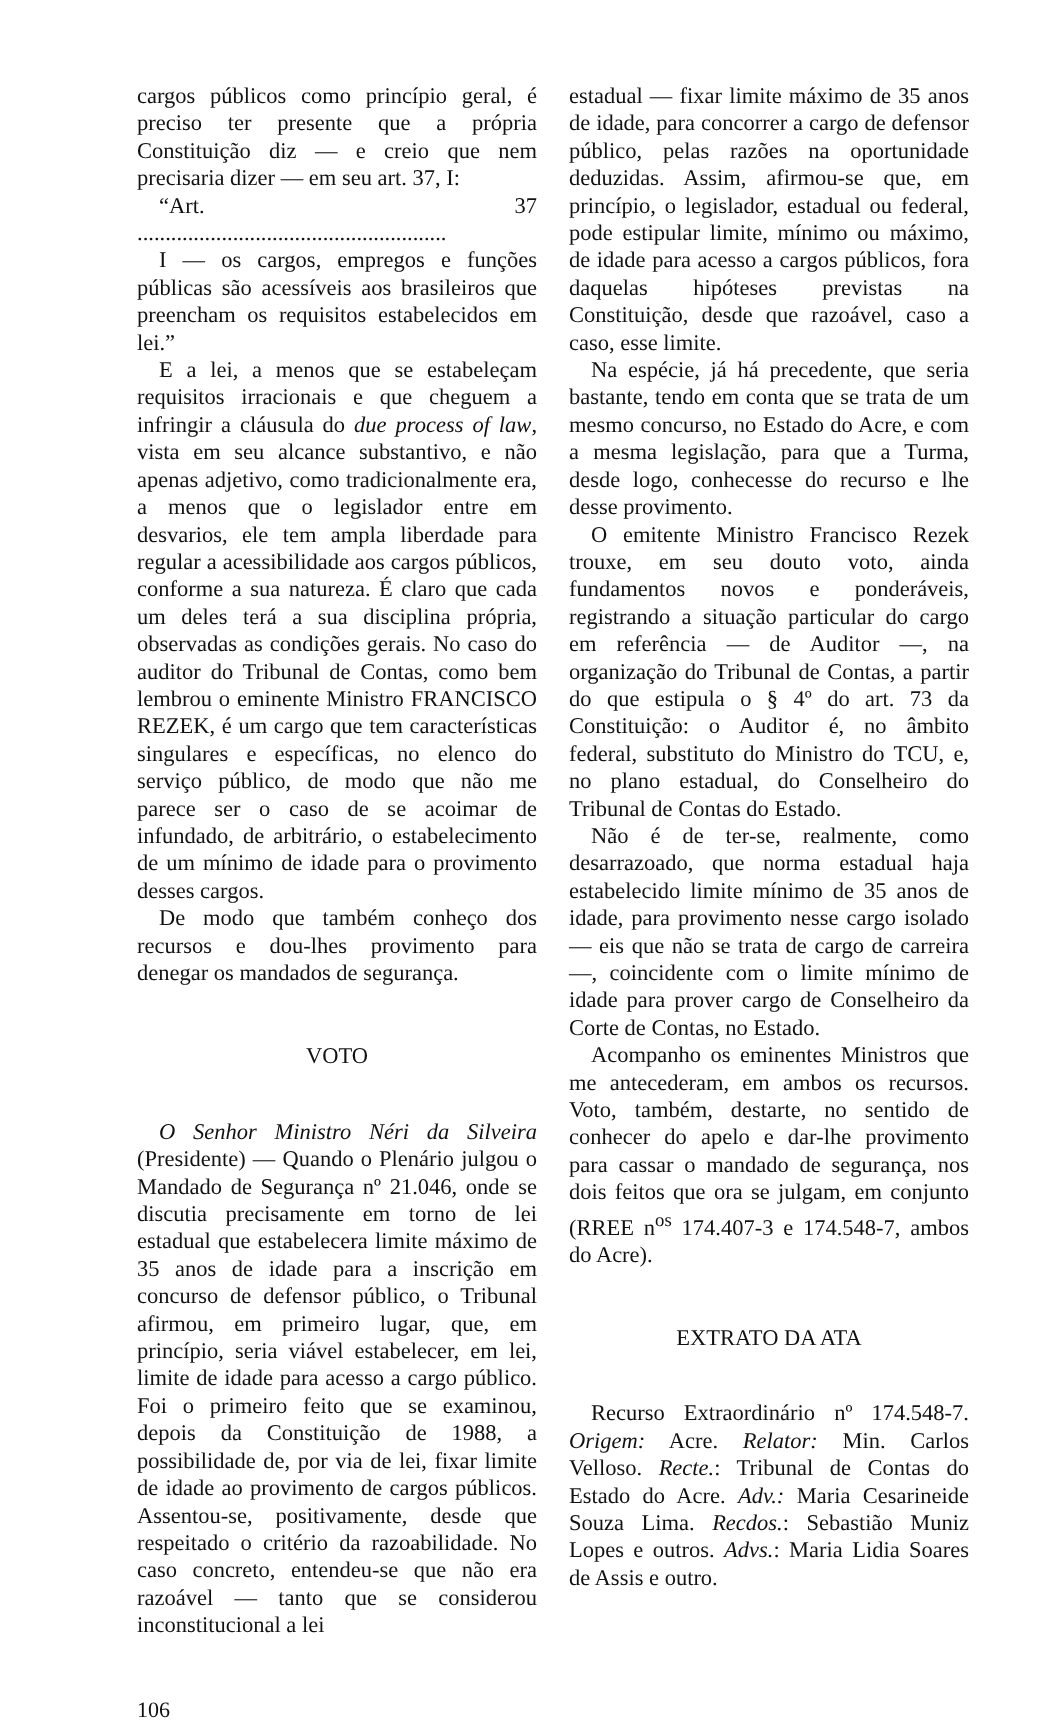cargos públicos como princípio geral, é preciso ter presente que a própria Constituição diz — e creio que nem precisaria dizer — em seu art. 37, I:
“Art. 37 .......................................................
I — os cargos, empregos e funções públicas são acessíveis aos brasileiros que preencham os requisitos estabelecidos em lei.”
E a lei, a menos que se estabeleçam requisitos irracionais e que cheguem a infringir a cláusula do due process of law, vista em seu alcance substantivo, e não apenas adjetivo, como tradicionalmente era, a menos que o legislador entre em desvarios, ele tem ampla liberdade para regular a acessibilidade aos cargos públicos, conforme a sua natureza. É claro que cada um deles terá a sua disciplina própria, observadas as condições gerais. No caso do auditor do Tribunal de Contas, como bem lembrou o eminente Ministro FRANCISCO REZEK, é um cargo que tem características singulares e específicas, no elenco do serviço público, de modo que não me parece ser o caso de se acoimar de infundado, de arbitrário, o estabelecimento de um mínimo de idade para o provimento desses cargos.
De modo que também conheço dos recursos e dou-lhes provimento para denegar os mandados de segurança.
VOTO
O Senhor Ministro Néri da Silveira (Presidente) — Quando o Plenário julgou o Mandado de Segurança nº 21.046, onde se discutia precisamente em torno de lei estadual que estabelecera limite máximo de 35 anos de idade para a inscrição em concurso de defensor público, o Tribunal afirmou, em primeiro lugar, que, em princípio, seria viável estabelecer, em lei, limite de idade para acesso a cargo público. Foi o primeiro feito que se examinou, depois da Constituição de 1988, a possibilidade de, por via de lei, fixar limite de idade ao provimento de cargos públicos. Assentou-se, positivamente, desde que respeitado o critério da razoabilidade. No caso concreto, entendeu-se que não era razoável — tanto que se considerou inconstitucional a lei
estadual — fixar limite máximo de 35 anos de idade, para concorrer a cargo de defensor público, pelas razões na oportunidade deduzidas. Assim, afirmou-se que, em princípio, o legislador, estadual ou federal, pode estipular limite, mínimo ou máximo, de idade para acesso a cargos públicos, fora daquelas hipóteses previstas na Constituição, desde que razoável, caso a caso, esse limite.
Na espécie, já há precedente, que seria bastante, tendo em conta que se trata de um mesmo concurso, no Estado do Acre, e com a mesma legislação, para que a Turma, desde logo, conhecesse do recurso e lhe desse provimento.
O emitente Ministro Francisco Rezek trouxe, em seu douto voto, ainda fundamentos novos e ponderáveis, registrando a situação particular do cargo em referência — de Auditor —, na organização do Tribunal de Contas, a partir do que estipula o § 4º do art. 73 da Constituição: o Auditor é, no âmbito federal, substituto do Ministro do TCU, e, no plano estadual, do Conselheiro do Tribunal de Contas do Estado.
Não é de ter-se, realmente, como desarrazoado, que norma estadual haja estabelecido limite mínimo de 35 anos de idade, para provimento nesse cargo isolado — eis que não se trata de cargo de carreira —, coincidente com o limite mínimo de idade para prover cargo de Conselheiro da Corte de Contas, no Estado.
Acompanho os eminentes Ministros que me antecederam, em ambos os recursos. Voto, também, destarte, no sentido de conhecer do apelo e dar-lhe provimento para cassar o mandado de segurança, nos dois feitos que ora se julgam, em conjunto (RREE n<sup>os</sup> 174.407-3 e 174.548-7, ambos do Acre).
EXTRATO DA ATA
Recurso Extraordinário nº 174.548-7. Origem: Acre. Relator: Min. Carlos Velloso. Recte.: Tribunal de Contas do Estado do Acre. Adv.: Maria Cesarineide Souza Lima. Recdos.: Sebastião Muniz Lopes e outros. Advs.: Maria Lidia Soares de Assis e outro.
106